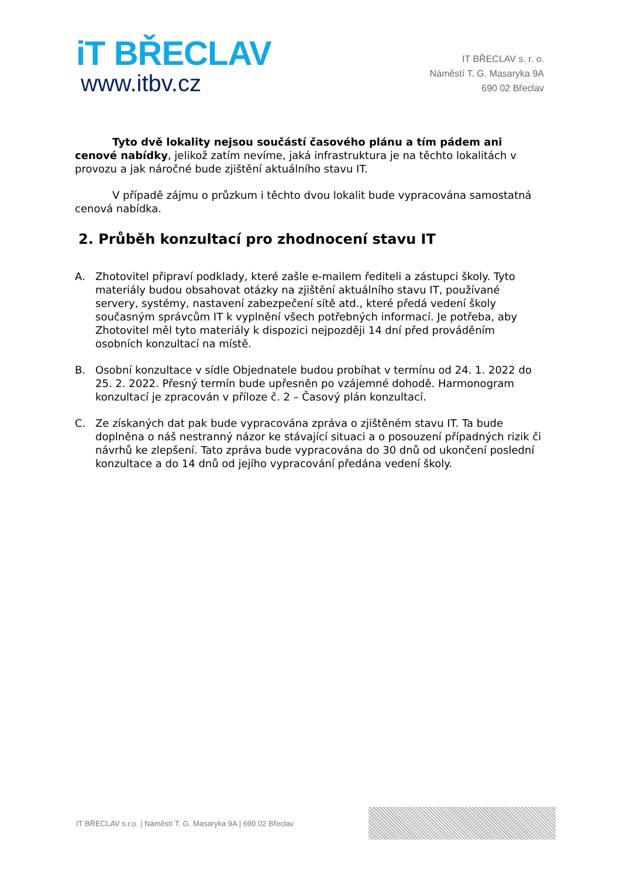iT BŘECLAV
www.itbv.cz
IT BŘECLAV s. r. o.
Náměstí T. G. Masaryka 9A
690 02 Břeclav
Tyto dvě lokality nejsou součástí časového plánu a tím pádem ani cenové nabídky, jelikož zatím nevíme, jaká infrastruktura je na těchto lokalitách v provozu a jak náročné bude zjištění aktuálního stavu IT.
V případě zájmu o průzkum i těchto dvou lokalit bude vypracována samostatná cenová nabídka.
2. Průběh konzultací pro zhodnocení stavu IT
A. Zhotovitel připraví podklady, které zašle e-mailem řediteli a zástupci školy. Tyto materiály budou obsahovat otázky na zjištění aktuálního stavu IT, používané servery, systémy, nastavení zabezpečení sítě atd., které předá vedení školy současným správcům IT k vyplnění všech potřebných informací. Je potřeba, aby Zhotovitel měl tyto materiály k dispozici nejpozději 14 dní před prováděním osobních konzultací na místě.
B. Osobní konzultace v sídle Objednatele budou probíhat v termínu od 24. 1. 2022 do 25. 2. 2022. Přesný termín bude upřesněn po vzájemné dohodě. Harmonogram konzultací je zpracován v příloze č. 2 – Časový plán konzultací.
C. Ze získaných dat pak bude vypracována zpráva o zjištěném stavu IT. Ta bude doplněna o náš nestranný názor ke stávající situaci a o posouzení případných rizik či návrhů ke zlepšení. Tato zpráva bude vypracována do 30 dnů od ukončení poslední konzultace a do 14 dnů od jejího vypracování předána vedení školy.
IT BŘECLAV s.r.o. | Náměstí T. G. Masaryka 9A | 690 02 Břeclav